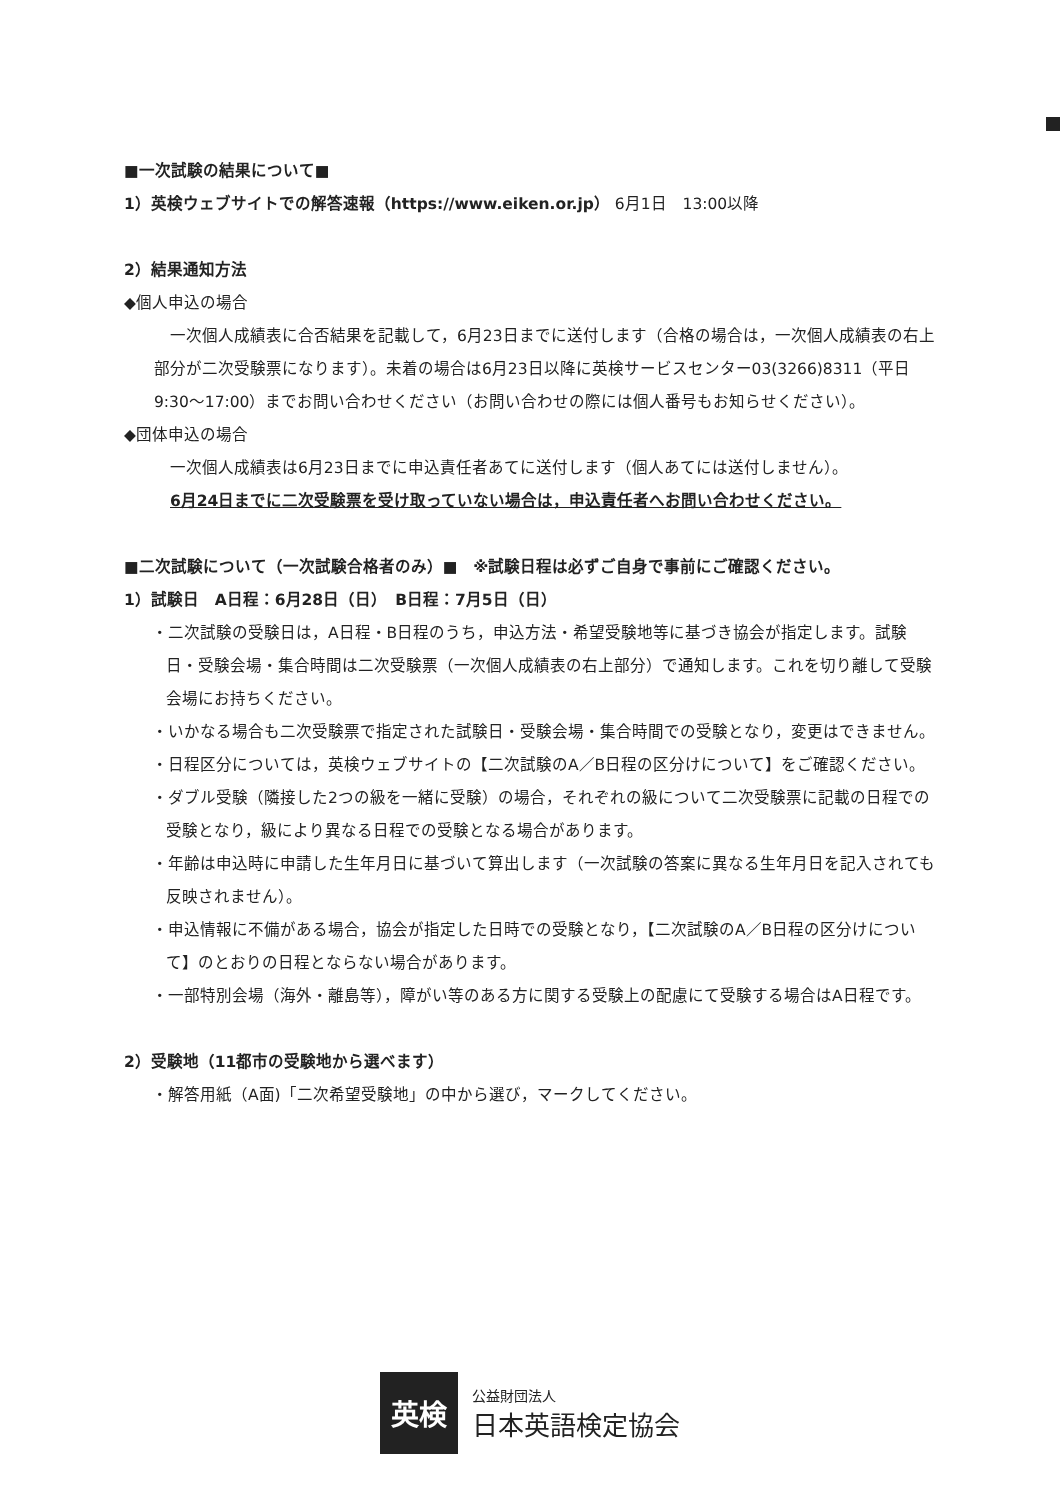■一次試験の結果について■
1）英検ウェブサイトでの解答速報（https://www.eiken.or.jp） 6月1日　13:00以降
2）結果通知方法
◆個人申込の場合
　一次個人成績表に合否結果を記載して，6月23日までに送付します（合格の場合は，一次個人成績表の右上部分が二次受験票になります）。未着の場合は6月23日以降に英検サービスセンター03(3266)8311（平日9:30〜17:00）までお問い合わせください（お問い合わせの際には個人番号もお知らせください）。
◆団体申込の場合
　一次個人成績表は6月23日までに申込責任者あてに送付します（個人あてには送付しません）。
　6月24日までに二次受験票を受け取っていない場合は，申込責任者へお問い合わせください。
■二次試験について（一次試験合格者のみ）■　※試験日程は必ずご自身で事前にご確認ください。
1）試験日　A日程：6月28日（日）　B日程：7月5日（日）
・二次試験の受験日は，A日程・B日程のうち，申込方法・希望受験地等に基づき協会が指定します。試験日・受験会場・集合時間は二次受験票（一次個人成績表の右上部分）で通知します。これを切り離して受験会場にお持ちください。
・いかなる場合も二次受験票で指定された試験日・受験会場・集合時間での受験となり，変更はできません。
・日程区分については，英検ウェブサイトの【二次試験のA／B日程の区分けについて】をご確認ください。
・ダブル受験（隣接した2つの級を一緒に受験）の場合，それぞれの級について二次受験票に記載の日程での受験となり，級により異なる日程での受験となる場合があります。
・年齢は申込時に申請した生年月日に基づいて算出します（一次試験の答案に異なる生年月日を記入されても反映されません）。
・申込情報に不備がある場合，協会が指定した日時での受験となり，【二次試験のA／B日程の区分けについて】のとおりの日程とならない場合があります。
・一部特別会場（海外・離島等），障がい等のある方に関する受験上の配慮にて受験する場合はA日程です。
2）受験地（11都市の受験地から選べます）
・解答用紙（A面)「二次希望受験地」の中から選び，マークしてください。
英検
公益財団法人
日本英語検定協会